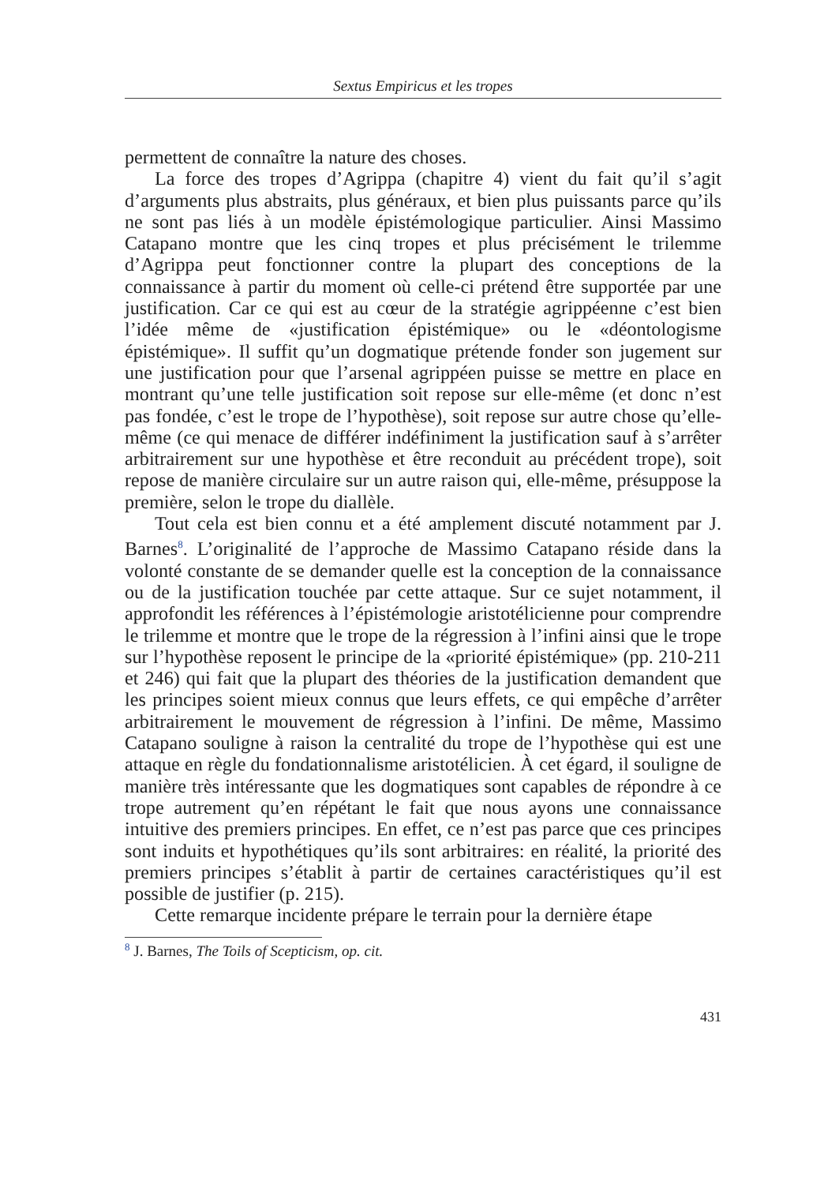Sextus Empiricus et les tropes
permettent de connaître la nature des choses.
La force des tropes d’Agrippa (chapitre 4) vient du fait qu’il s’agit d’arguments plus abstraits, plus généraux, et bien plus puissants parce qu’ils ne sont pas liés à un modèle épistémologique particulier. Ainsi Massimo Catapano montre que les cinq tropes et plus précisément le trilemme d’Agrippa peut fonctionner contre la plupart des conceptions de la connaissance à partir du moment où celle-ci prétend être supportée par une justification. Car ce qui est au cœur de la stratégie agrippéenne c’est bien l’idée même de «justification épistémique» ou le «déontologisme épistémique». Il suffit qu’un dogmatique prétende fonder son jugement sur une justification pour que l’arsenal agrippéen puisse se mettre en place en montrant qu’une telle justification soit repose sur elle-même (et donc n’est pas fondée, c’est le trope de l’hypothèse), soit repose sur autre chose qu’elle-même (ce qui menace de différer indéfiniment la justification sauf à s’arrêter arbitrairement sur une hypothèse et être reconduit au précédent trope), soit repose de manière circulaire sur un autre raison qui, elle-même, présuppose la première, selon le trope du diallèle.
Tout cela est bien connu et a été amplement discuté notamment par J. Barnes<sup>8</sup>. L’originalité de l’approche de Massimo Catapano réside dans la volonté constante de se demander quelle est la conception de la connaissance ou de la justification touchée par cette attaque. Sur ce sujet notamment, il approfondit les références à l’épistémologie aristotélicienne pour comprendre le trilemme et montre que le trope de la régression à l’infini ainsi que le trope sur l’hypothèse reposent le principe de la «priorité épistémique» (pp. 210-211 et 246) qui fait que la plupart des théories de la justification demandent que les principes soient mieux connus que leurs effets, ce qui empêche d’arrêter arbitrairement le mouvement de régression à l’infini. De même, Massimo Catapano souligne à raison la centralité du trope de l’hypothèse qui est une attaque en règle du fondationnalisme aristotélicien. À cet égard, il souligne de manière très intéressante que les dogmatiques sont capables de répondre à ce trope autrement qu’en répétant le fait que nous ayons une connaissance intuitive des premiers principes. En effet, ce n’est pas parce que ces principes sont induits et hypothétiques qu’ils sont arbitraires: en réalité, la priorité des premiers principes s’établit à partir de certaines caractéristiques qu’il est possible de justifier (p. 215).
Cette remarque incidente prépare le terrain pour la dernière étape
<sup>8</sup> J. Barnes, The Toils of Scepticism, op. cit.
431